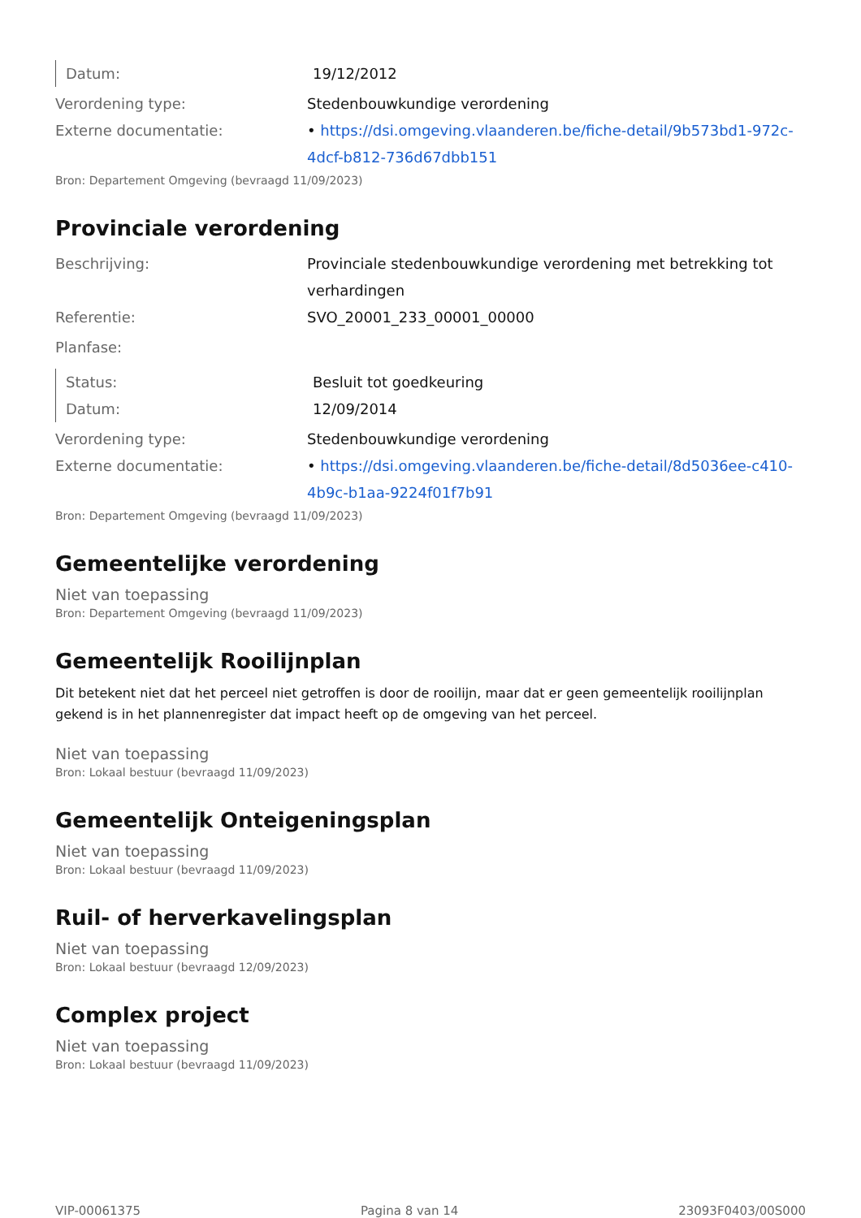Datum: 19/12/2012
Verordening type: Stedenbouwkundige verordening
Externe documentatie: • https://dsi.omgeving.vlaanderen.be/fiche-detail/9b573bd1-972c-4dcf-b812-736d67dbb151
Bron: Departement Omgeving (bevraagd 11/09/2023)
Provinciale verordening
Beschrijving: Provinciale stedenbouwkundige verordening met betrekking tot verhardingen
Referentie: SVO_20001_233_00001_00000
Planfase:
Status: Besluit tot goedkeuring
Datum: 12/09/2014
Verordening type: Stedenbouwkundige verordening
Externe documentatie: • https://dsi.omgeving.vlaanderen.be/fiche-detail/8d5036ee-c410-4b9c-b1aa-9224f01f7b91
Bron: Departement Omgeving (bevraagd 11/09/2023)
Gemeentelijke verordening
Niet van toepassing
Bron: Departement Omgeving (bevraagd 11/09/2023)
Gemeentelijk Rooilijnplan
Dit betekent niet dat het perceel niet getroffen is door de rooilijn, maar dat er geen gemeentelijk rooilijnplan gekend is in het plannenregister dat impact heeft op de omgeving van het perceel.
Niet van toepassing
Bron: Lokaal bestuur (bevraagd 11/09/2023)
Gemeentelijk Onteigeningsplan
Niet van toepassing
Bron: Lokaal bestuur (bevraagd 11/09/2023)
Ruil- of herverkavelingsplan
Niet van toepassing
Bron: Lokaal bestuur (bevraagd 12/09/2023)
Complex project
Niet van toepassing
Bron: Lokaal bestuur (bevraagd 11/09/2023)
VIP-00061375 Pagina 8 van 14 23093F0403/00S000